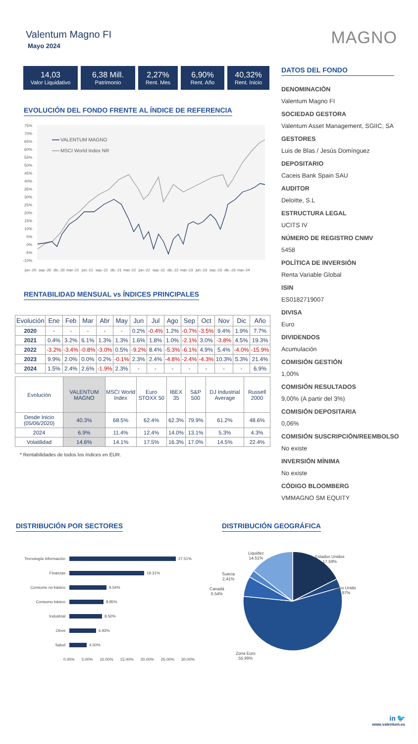MAGNO
Valentum Magno FI
Mayo 2024
14,03
Valor Liquidativo
6,38 Mill.
Patrimonio
2,27%
Rent. Mes
6,90%
Rent. Año
40,32%
Rent. Inicio
EVOLUCIÓN DEL FONDO FRENTE AL ÍNDICE DE REFERENCIA
75%
70%
65%
60%
55%
50%
45%
40%
35%
30%
25%
20%
15%
10%
5%
0%
-5%
-10%
jun.-20
sep.-20
dic.-20
mar.-21
jun.-21
sep.-21
dic.-21
mar.-22
jun.-22
sep.-22
dic.-22
mar.-23
jun.-23
sep.-23
dic.-23
mar.-24
VALENTUM MAGNO
MSCI World Index NR
RENTABILIDAD MENSUAL vs ÍNDICES PRINCIPALES
| Evolución | Ene | Feb | Mar | Abr | May | Jun | Jul | Ago | Sep | Oct | Nov | Dic | Año |
| --- | --- | --- | --- | --- | --- | --- | --- | --- | --- | --- | --- | --- | --- |
| 2020 | - | - | - | - | - | 0.2% | -0.4% | 1.2% | -0.7% | -3.5% | 9.4% | 1.9% | 7.7% |
| 2021 | 0.4% | 3.2% | 6.1% | 1.3% | 1.3% | 1.6% | 1.8% | 1.0% | -2.1% | 3.0% | -3.8% | 4.5% | 19.3% |
| 2022 | -3.2% | -3.4% | -0.8% | -3.0% | 0.5% | -9.2% | 8.4% | -5.3% | -6.1% | 4.9% | 5.4% | -4.0% | -15.9% |
| 2023 | 9.9% | 2.0% | 0.0% | 0.2% | -0.1% | 2.3% | 2.4% | -4.8% | -2.4% | -4.3% | 10.3% | 5.3% | 21.4% |
| 2024 | 1.5% | 2.4% | 2.6% | -1.9% | 2.3% | - | - | - | - | - | - | - | 6.9% |
| Evolución | VALENTUM MAGNO | MSCI World Index | Euro STOXX 50 | IBEX 35 | S&P 500 | DJ Industrial Average | Russell 2000 |
| Desde Inicio (05/06/2020) | 40.3% | 68.5% | 62.4% | 62.3% | 79.9% | 61.2% | 48.6% |
| 2024 | 6.9% | 11.4% | 12.4% | 14.0% | 13.1% | 5.3% | 4.3% |
| Volatilidad | 14.6% | 14.1% | 17.5% | 16.3% | 17.0% | 14.5% | 22.4% |
* Rentabilidades de todos los índices en EUR.
DATOS DEL FONDO
DENOMINACIÓN
Valentum Magno FI
SOCIEDAD GESTORA
Valentum Asset Management, SGIIC, SA
GESTORES
Luis de Blas / Jesús Domínguez
DEPOSITARIO
Caceis Bank Spain SAU
AUDITOR
Deloitte, S.L
ESTRUCTURA LEGAL
UCITS IV
NÚMERO DE REGISTRO CNMV
5458
POLÍTICA DE INVERSIÓN
Renta Variable Global
ISIN
ES0182719007
DIVISA
Euro
DIVIDENDOS
Acumulación
COMISIÓN GESTIÓN
1,00%
COMISIÓN RESULTADOS
9,00% (A partir del 3%)
COMISIÓN DEPOSITARIA
0,06%
COMISIÓN SUSCRIPCIÓN/REEMBOLSO
No existe
INVERSIÓN MÍNIMA
No existe
CÓDIGO BLOOMBERG
VMMAGNO SM EQUITY
DISTRIBUCIÓN POR SECTORES
Tecnología Información 27.51%
Finanzas 19.31%
Consumo no básico 9.54%
Consumo básico 8.85%
Industrial 8.50%
Otros 6.93%
Salud 4.50%
0.00% 5.00% 10.00% 15.00% 20.00% 25.00% 30.00%
DISTRIBUCIÓN GEOGRÁFICA
Liquidez
14.51%
Estados Unidos
17.59%
Suecia
2.41%
Reino Unido
2.97%
Canadá
6.54%
Zona Euro
55.99%
in 🐦
www.valentum.es